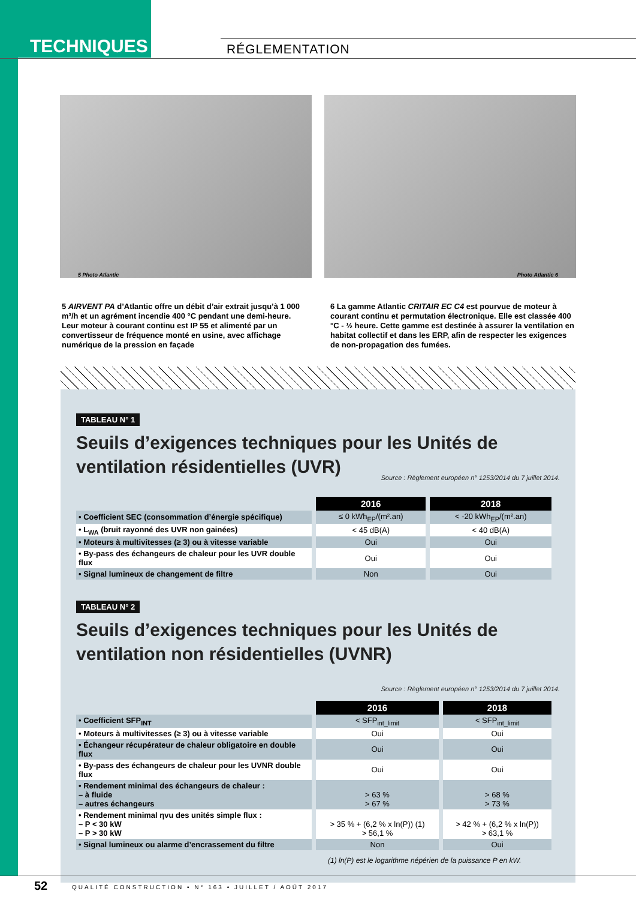TECHNIQUES RÉGLEMENTATION
5 Photo Atlantic
Photo Atlantic 6
5 AIRVENT PA d’Atlantic offre un débit d’air extrait jusqu’à 1 000 m³/h et un agrément incendie 400 °C pendant une demi-heure. Leur moteur à courant continu est IP 55 et alimenté par un convertisseur de fréquence monté en usine, avec affichage numérique de la pression en façade
6 La gamme Atlantic CRITAIR EC C4 est pourvue de moteur à courant continu et permutation électronique. Elle est classée 400 °C - ½ heure. Cette gamme est destinée à assurer la ventilation en habitat collectif et dans les ERP, afin de respecter les exigences de non-propagation des fumées.
TABLEAU N° 1
Seuils d’exigences techniques pour les Unités de ventilation résidentielles (UVR) Source : Règlement européen n° 1253/2014 du 7 juillet 2014.
| | 2016 | 2018 |
| • Coefficient SEC (consommation d’énergie spécifique) | ≤ 0 kWh<sub>EP</sub>/(m².an) | < -20 kWh<sub>EP</sub>/(m².an) |
| • L<sub>WA</sub> (bruit rayonné des UVR non gainées) | < 45 dB(A) | < 40 dB(A) |
| • Moteurs à multivitesses (≥ 3) ou à vitesse variable | Oui | Oui |
| • By-pass des échangeurs de chaleur pour les UVR double flux | Oui | Oui |
| • Signal lumineux de changement de filtre | Non | Oui |
TABLEAU N° 2
Seuils d’exigences techniques pour les Unités de ventilation non résidentielles (UVNR) Source : Règlement européen n° 1253/2014 du 7 juillet 2014.
| | 2016 | 2018 |
| • Coefficient SFP<sub>INT</sub> | < SFP<sub>int_limit</sub> | < SFP<sub>int_limit</sub> |
| • Moteurs à multivitesses (≥ 3) ou à vitesse variable | Oui | Oui |
| • Échangeur récupérateur de chaleur obligatoire en double flux | Oui | Oui |
| • By-pass des échangeurs de chaleur pour les UVNR double flux | Oui | Oui |
| • Rendement minimal des échangeurs de chaleur : – à fluide – autres échangeurs | > 63 % > 67 % | > 68 % > 73 % |
| • Rendement minimal ηvu des unités simple flux : – P < 30 kW – P > 30 kW | > 35 % + (6,2 % x ln(P)) (1) > 56,1 % | > 42 % + (6,2 % x ln(P)) > 63,1 % |
| • Signal lumineux ou alarme d’encrassement du filtre | Non | Oui |
(1) ln(P) est le logarithme népérien de la puissance P en kW.
52 QUALITÉ CONSTRUCTION • N° 163 • JUILLET / AOÛT 2017